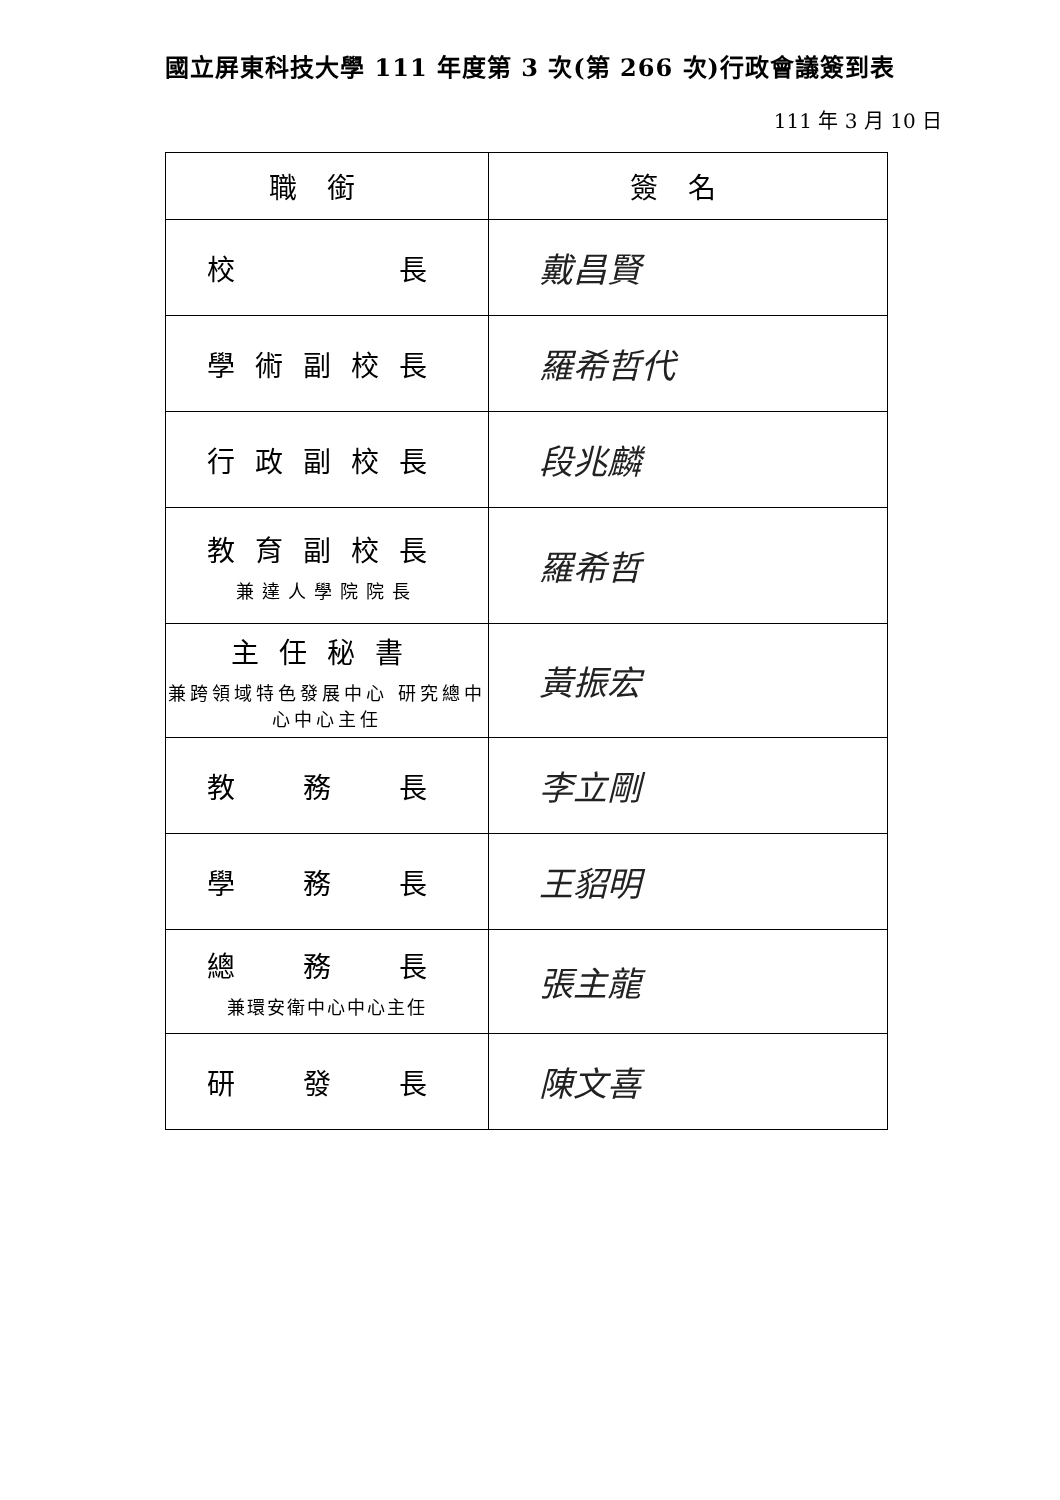國立屏東科技大學 111 年度第 3 次(第 266 次)行政會議簽到表
111 年 3 月 10 日
| 職銜 | 簽名 |
| --- | --- |
| 校 長 | 戴昌賢 |
| 學術副校長 | 羅希哲代 |
| 行政副校長 | 段兆麟 |
| 教育副校長 兼達人學院院長 | 羅希哲 |
| 主任秘書 兼跨領域特色發展中心 研究總中心中心主任 | 黃振宏 |
| 教 務 長 | 李立剛 |
| 學 務 長 | 王貂明 |
| 總 務 長 兼環安衛中心中心主任 | 張主龍 |
| 研 發 長 | 陳文喜 |